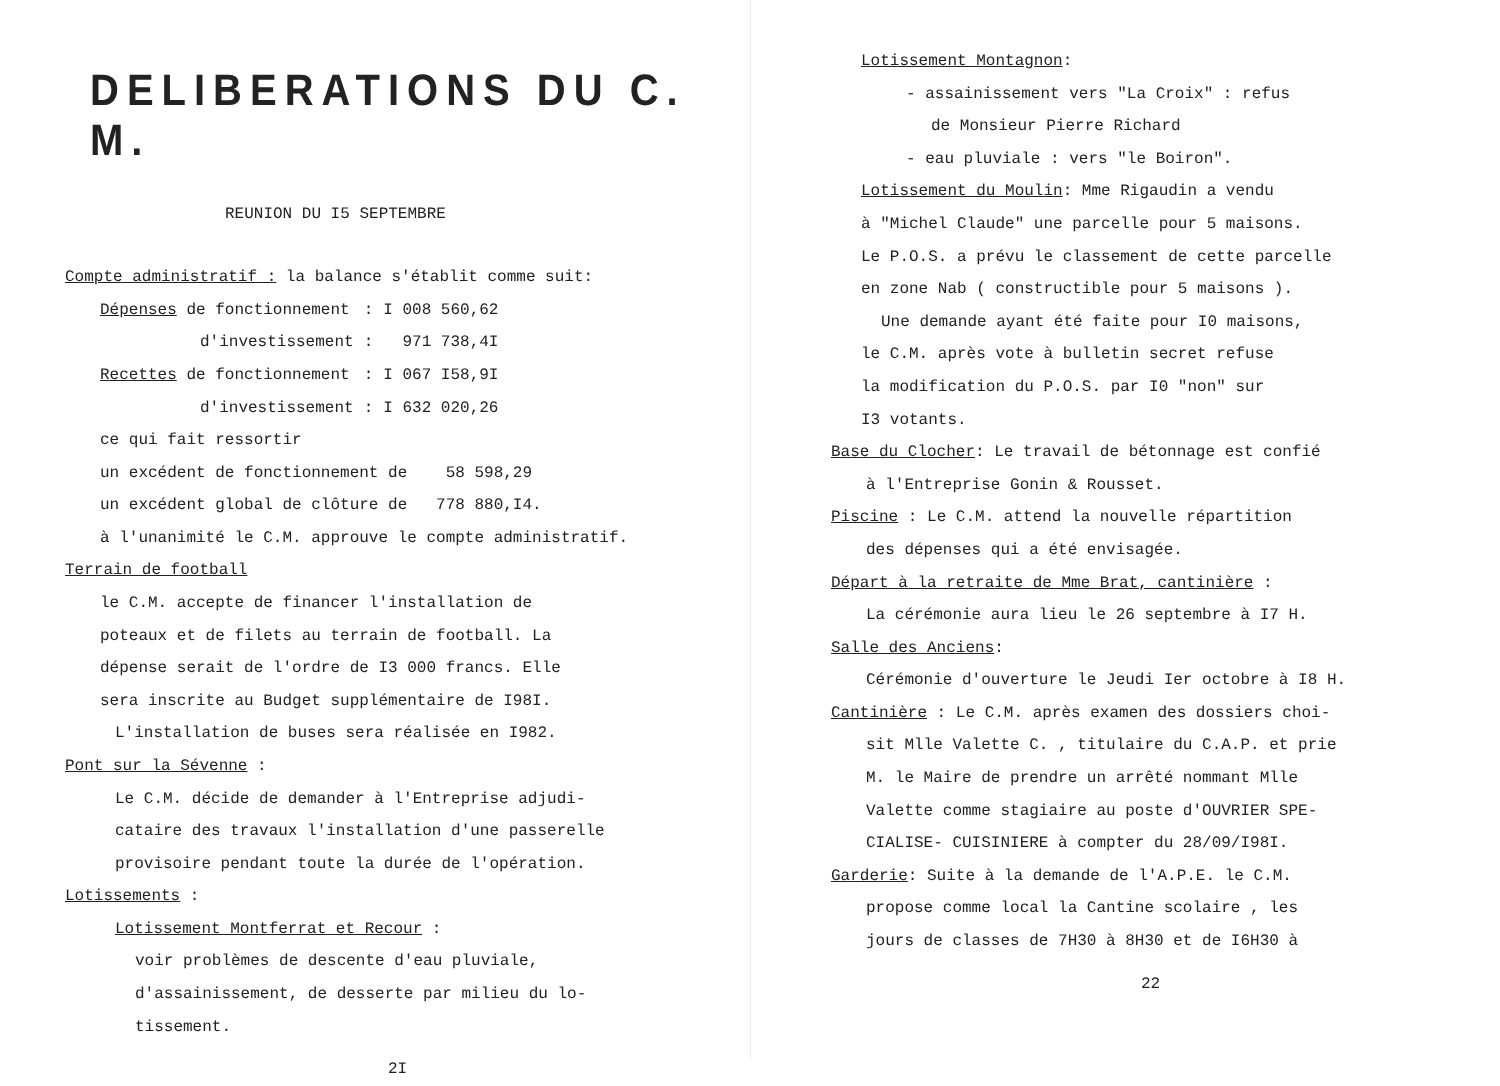DELIBERATIONS DU C. M.
REUNION DU I5 SEPTEMBRE
Compte administratif : la balance s'établit comme suit:
| Dépenses de fonctionnement | : | I 008 560,62 |
| d'investissement | : | 971 738,4I |
| Recettes de fonctionnement | : | I 067 I58,9I |
| d'investissement | : | I 632 020,26 |
ce qui fait ressortir
un excédent de fonctionnement de 58 598,29
un excédent global de clôture de 778 880,I4.
à l'unanimité le C.M. approuve le compte administratif.
Terrain de football
le C.M. accepte de financer l'installation de
poteaux et de filets au terrain de football. La
dépense serait de l'ordre de I3 000 francs. Elle
sera inscrite au Budget supplémentaire de I98I.
L'installation de buses sera réalisée en I982.
Pont sur la Sévenne :
Le C.M. décide de demander à l'Entreprise adjudi-
cataire des travaux l'installation d'une passerelle
provisoire pendant toute la durée de l'opération.
Lotissements :
Lotissement Montferrat et Recour :
voir problèmes de descente d'eau pluviale,
d'assainissement, de desserte par milieu du lo-
tissement.
2I
Lotissement Montagnon:
- assainissement vers "La Croix" : refus
de Monsieur Pierre Richard
- eau pluviale : vers "le Boiron".
Lotissement du Moulin: Mme Rigaudin a vendu
à "Michel Claude" une parcelle pour 5 maisons.
Le P.O.S. a prévu le classement de cette parcelle
en zone Nab ( constructible pour 5 maisons ).
Une demande ayant été faite pour I0 maisons,
le C.M. après vote à bulletin secret refuse
la modification du P.O.S. par I0 "non" sur
I3 votants.
Base du Clocher: Le travail de bétonnage est confié
à l'Entreprise Gonin & Rousset.
Piscine : Le C.M. attend la nouvelle répartition
des dépenses qui a été envisagée.
Départ à la retraite de Mme Brat, cantinière :
La cérémonie aura lieu le 26 septembre à I7 H.
Salle des Anciens:
Cérémonie d'ouverture le Jeudi Ier octobre à I8 H.
Cantinière : Le C.M. après examen des dossiers choi-
sit Mlle Valette C. , titulaire du C.A.P. et prie
M. le Maire de prendre un arrêté nommant Mlle
Valette comme stagiaire au poste d'OUVRIER SPE-
CIALISE- CUISINIERE à compter du 28/09/I98I.
Garderie: Suite à la demande de l'A.P.E. le C.M.
propose comme local la Cantine scolaire , les
jours de classes de 7H30 à 8H30 et de I6H30 à
22